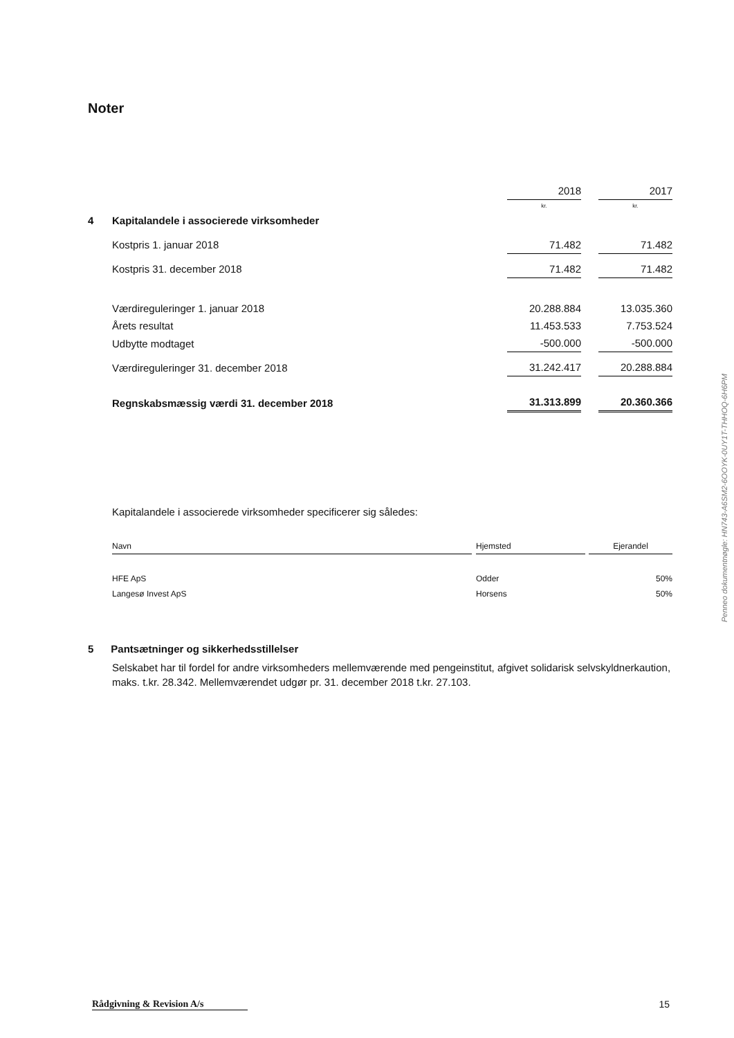Noter
| | | 2018 | | 2017 |
| | | kr. | | kr. |
| 4 | Kapitalandele i associerede virksomheder | | | |
| | Kostpris 1. januar 2018 | 71.482 | | 71.482 |
| | Kostpris 31. december 2018 | 71.482 | | 71.482 |
| | Værdireguleringer 1. januar 2018 | 20.288.884 | | 13.035.360 |
| | Årets resultat | 11.453.533 | | 7.753.524 |
| | Udbytte modtaget | -500.000 | | -500.000 |
| | Værdireguleringer 31. december 2018 | 31.242.417 | | 20.288.884 |
| | Regnskabsmæssig værdi 31. december 2018 | 31.313.899 | | 20.360.366 |
Kapitalandele i associerede virksomheder specificerer sig således:
| Navn | | Hjemsted | | Ejerandel |
| HFE ApS | | Odder | | 50% |
| Langesø Invest ApS | | Horsens | | 50% |
5 Pantsætninger og sikkerhedsstillelser
Selskabet har til fordel for andre virksomheders mellemværende med pengeinstitut, afgivet solidarisk selvskyldnerkaution, maks. t.kr. 28.342. Mellemværendet udgør pr. 31. december 2018 t.kr. 27.103.
Penneo dokumentnøgle: HN743-A6SM2-6OOYK-0UY1T-THHOQ-6H6PM
Rådgivning & Revision A/s 15